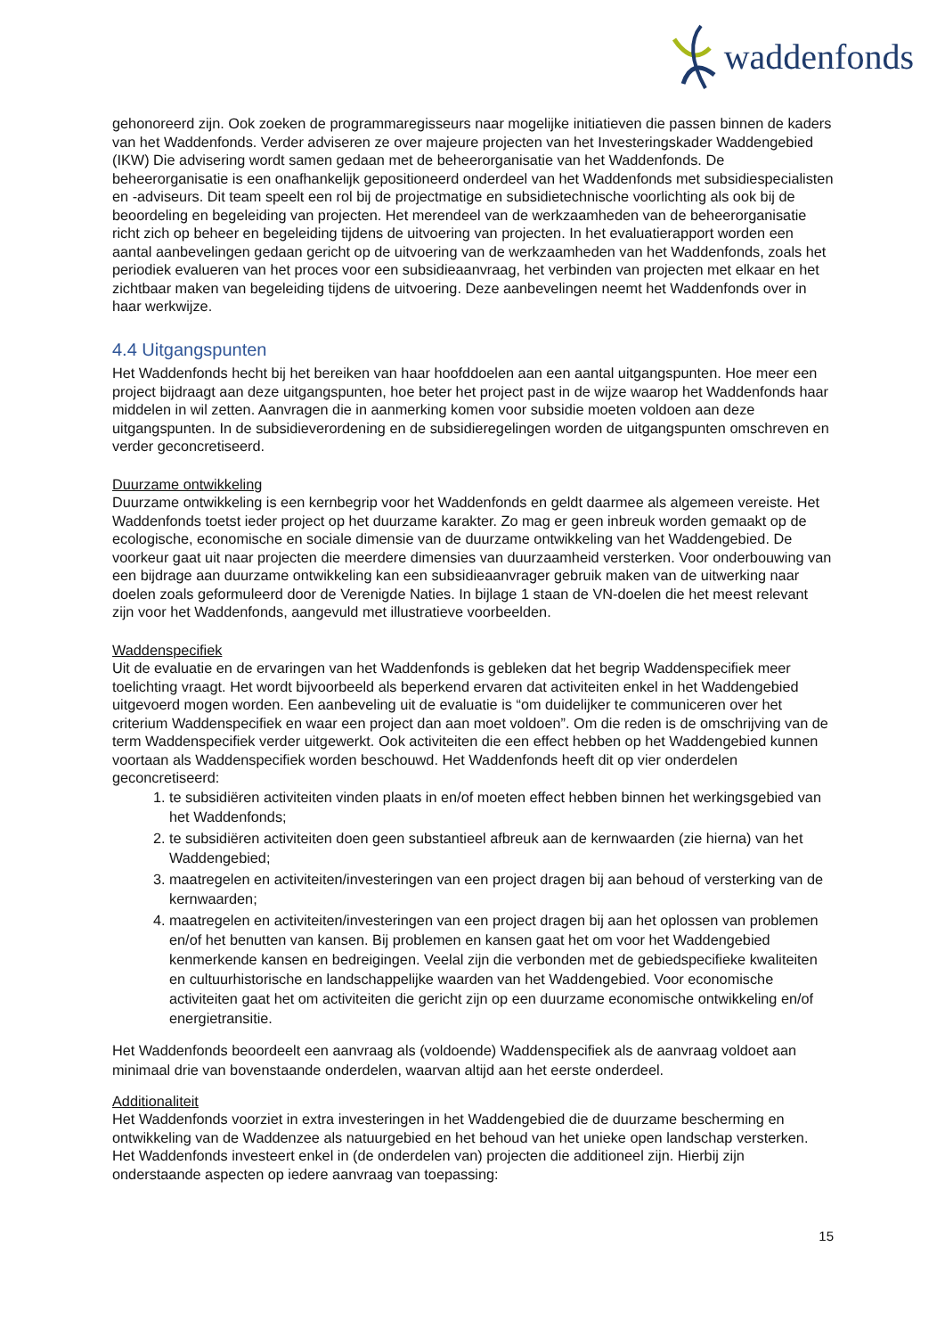waddenfonds
gehonoreerd zijn. Ook zoeken de programmaregisseurs naar mogelijke initiatieven die passen binnen de kaders van het Waddenfonds. Verder adviseren ze over majeure projecten van het Investeringskader Waddengebied (IKW) Die advisering wordt samen gedaan met de beheerorganisatie van het Waddenfonds. De beheerorganisatie is een onafhankelijk gepositioneerd onderdeel van het Waddenfonds met subsidiespecialisten en -adviseurs. Dit team speelt een rol bij de projectmatige en subsidietechnische voorlichting als ook bij de beoordeling en begeleiding van projecten. Het merendeel van de werkzaamheden van de beheerorganisatie richt zich op beheer en begeleiding tijdens de uitvoering van projecten. In het evaluatierapport worden een aantal aanbevelingen gedaan gericht op de uitvoering van de werkzaamheden van het Waddenfonds, zoals het periodiek evalueren van het proces voor een subsidieaanvraag, het verbinden van projecten met elkaar en het zichtbaar maken van begeleiding tijdens de uitvoering. Deze aanbevelingen neemt het Waddenfonds over in haar werkwijze.
4.4 Uitgangspunten
Het Waddenfonds hecht bij het bereiken van haar hoofddoelen aan een aantal uitgangspunten. Hoe meer een project bijdraagt aan deze uitgangspunten, hoe beter het project past in de wijze waarop het Waddenfonds haar middelen in wil zetten. Aanvragen die in aanmerking komen voor subsidie moeten voldoen aan deze uitgangspunten. In de subsidieverordening en de subsidieregelingen worden de uitgangspunten omschreven en verder geconcretiseerd.
Duurzame ontwikkeling
Duurzame ontwikkeling is een kernbegrip voor het Waddenfonds en geldt daarmee als algemeen vereiste. Het Waddenfonds toetst ieder project op het duurzame karakter. Zo mag er geen inbreuk worden gemaakt op de ecologische, economische en sociale dimensie van de duurzame ontwikkeling van het Waddengebied. De voorkeur gaat uit naar projecten die meerdere dimensies van duurzaamheid versterken. Voor onderbouwing van een bijdrage aan duurzame ontwikkeling kan een subsidieaanvrager gebruik maken van de uitwerking naar doelen zoals geformuleerd door de Verenigde Naties. In bijlage 1 staan de VN-doelen die het meest relevant zijn voor het Waddenfonds, aangevuld met illustratieve voorbeelden.
Waddenspecifiek
Uit de evaluatie en de ervaringen van het Waddenfonds is gebleken dat het begrip Waddenspecifiek meer toelichting vraagt. Het wordt bijvoorbeeld als beperkend ervaren dat activiteiten enkel in het Waddengebied uitgevoerd mogen worden. Een aanbeveling uit de evaluatie is “om duidelijker te communiceren over het criterium Waddenspecifiek en waar een project dan aan moet voldoen”. Om die reden is de omschrijving van de term Waddenspecifiek verder uitgewerkt. Ook activiteiten die een effect hebben op het Waddengebied kunnen voortaan als Waddenspecifiek worden beschouwd. Het Waddenfonds heeft dit op vier onderdelen geconcretiseerd:
1. te subsidiëren activiteiten vinden plaats in en/of moeten effect hebben binnen het werkingsgebied van het Waddenfonds;
2. te subsidiëren activiteiten doen geen substantieel afbreuk aan de kernwaarden (zie hierna) van het Waddengebied;
3. maatregelen en activiteiten/investeringen van een project dragen bij aan behoud of versterking van de kernwaarden;
4. maatregelen en activiteiten/investeringen van een project dragen bij aan het oplossen van problemen en/of het benutten van kansen. Bij problemen en kansen gaat het om voor het Waddengebied kenmerkende kansen en bedreigingen. Veelal zijn die verbonden met de gebiedspecifieke kwaliteiten en cultuurhistorische en landschappelijke waarden van het Waddengebied. Voor economische activiteiten gaat het om activiteiten die gericht zijn op een duurzame economische ontwikkeling en/of energietransitie.
Het Waddenfonds beoordeelt een aanvraag als (voldoende) Waddenspecifiek als de aanvraag voldoet aan minimaal drie van bovenstaande onderdelen, waarvan altijd aan het eerste onderdeel.
Additionaliteit
Het Waddenfonds voorziet in extra investeringen in het Waddengebied die de duurzame bescherming en ontwikkeling van de Waddenzee als natuurgebied en het behoud van het unieke open landschap versterken. Het Waddenfonds investeert enkel in (de onderdelen van) projecten die additioneel zijn. Hierbij zijn onderstaande aspecten op iedere aanvraag van toepassing:
15